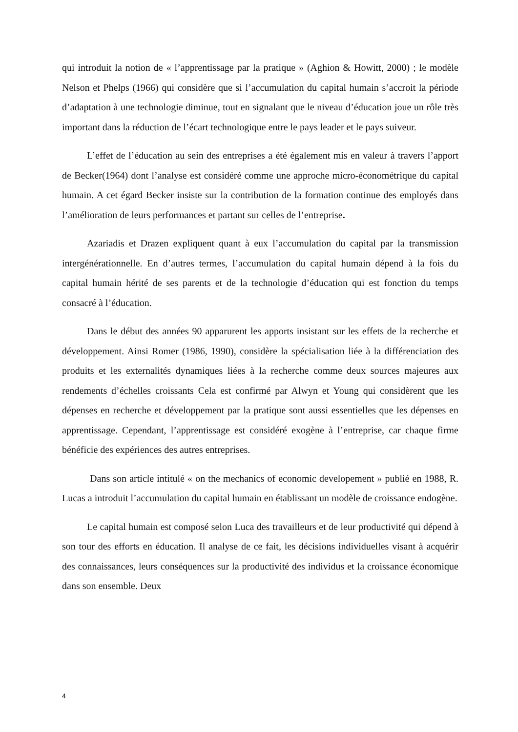qui introduit la notion de « l’apprentissage par la pratique » (Aghion & Howitt, 2000) ; le modèle Nelson et Phelps (1966) qui considère que si l’accumulation du capital humain s’accroit la période d’adaptation à une technologie diminue, tout en signalant que le niveau d’éducation joue un rôle très important dans la réduction de l’écart technologique entre le pays leader et le pays suiveur.
L’effet de l’éducation au sein des entreprises a été également mis en valeur à travers l’apport de Becker(1964) dont l’analyse est considéré comme une approche micro-économétrique du capital humain. A cet égard Becker insiste sur la contribution de la formation continue des employés dans l’amélioration de leurs performances et partant sur celles de l’entreprise.
Azariadis et Drazen expliquent quant à eux l’accumulation du capital par la transmission intergénérationnelle. En d’autres termes, l’accumulation du capital humain dépend à la fois du capital humain hérité de ses parents et de la technologie d’éducation qui est fonction du temps consacré à l’éducation.
Dans le début des années 90 apparurent les apports insistant sur les effets de la recherche et développement. Ainsi Romer (1986, 1990), considère la spécialisation liée à la différenciation des produits et les externalités dynamiques liées à la recherche comme deux sources majeures aux rendements d’échelles croissants Cela est confirmé par Alwyn et Young qui considèrent que les dépenses en recherche et développement par la pratique sont aussi essentielles que les dépenses en apprentissage. Cependant, l’apprentissage est considéré exogène à l’entreprise, car chaque firme bénéficie des expériences des autres entreprises.
Dans son article intitulé « on the mechanics of economic developement » publié en 1988, R. Lucas a introduit l’accumulation du capital humain en établissant un modèle de croissance endogène.
Le capital humain est composé selon Luca des travailleurs et de leur productivité qui dépend à son tour des efforts en éducation. Il analyse de ce fait, les décisions individuelles visant à acquérir des connaissances, leurs conséquences sur la productivité des individus et la croissance économique dans son ensemble. Deux
4